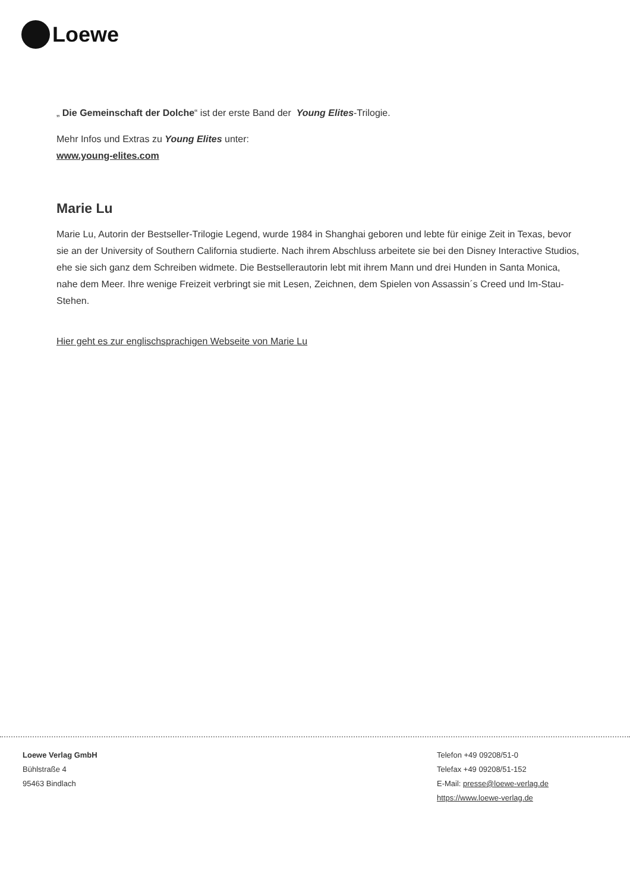Loewe
„ Die Gemeinschaft der Dolche“ ist der erste Band der Young Elites-Trilogie.
Mehr Infos und Extras zu Young Elites unter:
www.young-elites.com
Marie Lu
Marie Lu, Autorin der Bestseller-Trilogie Legend, wurde 1984 in Shanghai geboren und lebte für einige Zeit in Texas, bevor sie an der University of Southern California studierte. Nach ihrem Abschluss arbeitete sie bei den Disney Interactive Studios, ehe sie sich ganz dem Schreiben widmete. Die Bestsellerautorin lebt mit ihrem Mann und drei Hunden in Santa Monica, nahe dem Meer. Ihre wenige Freizeit verbringt sie mit Lesen, Zeichnen, dem Spielen von Assassin´s Creed und Im-Stau-Stehen.
Hier geht es zur englischsprachigen Webseite von Marie Lu
Loewe Verlag GmbH
Bühlstraße 4
95463 Bindlach
Telefon +49 09208/51-0
Telefax +49 09208/51-152
E-Mail: presse@loewe-verlag.de
https://www.loewe-verlag.de